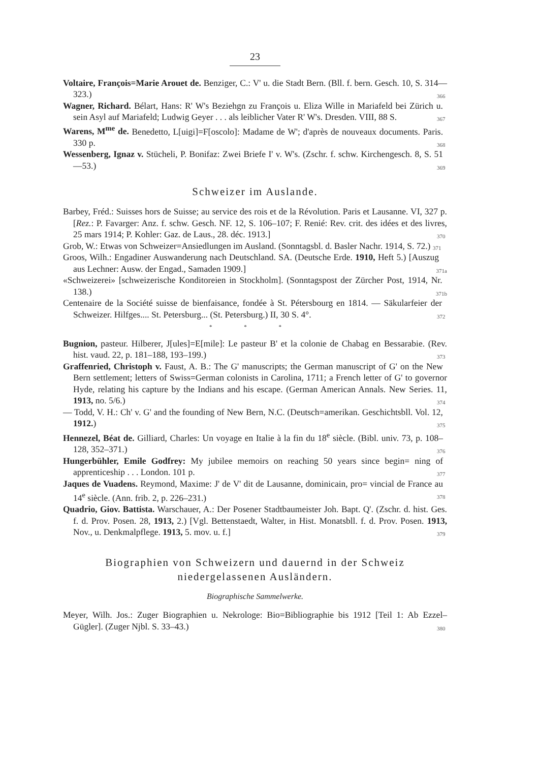23
Voltaire, François=Marie Arouet de. Benziger, C.: V' u. die Stadt Bern. (Bll. f. bern. Gesch. 10, S. 314—323.) 366
Wagner, Richard. Bélart, Hans: R' W's Beziehgn zu François u. Eliza Wille in Mariafeld bei Zürich u. sein Asyl auf Mariafeld; Ludwig Geyer . . . als leiblicher Vater R' W's. Dresden. VIII, 88 S. 367
Warens, M<sup>me</sup> de. Benedetto, L[uigi]=F[oscolo]: Madame de W'; d'après de nouveaux documents. Paris. 330 p. 368
Wessenberg, Ignaz v. Stücheli, P. Bonifaz: Zwei Briefe I' v. W's. (Zschr. f. schw. Kirchengesch. 8, S. 51—53.) 369
Schweizer im Auslande.
Barbey, Fréd.: Suisses hors de Suisse; au service des rois et de la Révolution. Paris et Lausanne. VI, 327 p. [Rez.: P. Favarger: Anz. f. schw. Gesch. NF. 12, S. 106–107; F. Renié: Rev. crit. des idées et des livres, 25 mars 1914; P. Kohler: Gaz. de Laus., 28. déc. 1913.] 370
Grob, W.: Etwas von Schweizer=Ansiedlungen im Ausland. (Sonntagsbl. d. Basler Nachr. 1914, S. 72.) 371
Groos, Wilh.: Engadiner Auswanderung nach Deutschland. SA. (Deutsche Erde. 1910, Heft 5.) [Auszug aus Lechner: Ausw. der Engad., Samaden 1909.] 371a
«Schweizerei» [schweizerische Konditoreien in Stockholm]. (Sonntagspost der Zürcher Post, 1914, Nr. 138.) 371b
Centenaire de la Société suisse de bienfaisance, fondée à St. Pétersbourg en 1814. — Säkularfeier der Schweizer. Hilfges.... St. Petersburg... (St. Petersburg.) II, 30 S. 4°. 372
* * *
Bugnion, pasteur. Hilberer, J[ules]=E[mile]: Le pasteur B' et la colonie de Chabag en Bessarabie. (Rev. hist. vaud. 22, p. 181–188, 193–199.) 373
Graffenried, Christoph v. Faust, A. B.: The G' manuscripts; the German manuscript of G' on the New Bern settlement; letters of Swiss=German colonists in Carolina, 1711; a French letter of G' to governor Hyde, relating his capture by the Indians and his escape. (German American Annals. New Series. 11, 1913, no. 5/6.) 374
— Todd, V. H.: Ch' v. G' and the founding of New Bern, N.C. (Deutsch=amerikan. Geschichtsbll. Vol. 12, 1912.) 375
Hennezel, Béat de. Gilliard, Charles: Un voyage en Italie à la fin du 18<sup>e</sup> siècle. (Bibl. univ. 73, p. 108–128, 352–371.) 376
Hungerbühler, Emile Godfrey: My jubilee memoirs on reaching 50 years since begin= ning of apprenticeship . . . London. 101 p. 377
Jaques de Vuadens. Reymond, Maxime: J' de V' dit de Lausanne, dominicain, pro= vincial de France au 14<sup>e</sup> siècle. (Ann. frib. 2, p. 226–231.) 378
Quadrio, Giov. Battista. Warschauer, A.: Der Posener Stadtbaumeister Joh. Bapt. Q'. (Zschr. d. hist. Ges. f. d. Prov. Posen. 28, 1913, 2.) [Vgl. Bettenstaedt, Walter, in Hist. Monatsbll. f. d. Prov. Posen. 1913, Nov., u. Denkmalpflege. 1913, 5. mov. u. f.] 379
Biographien von Schweizern und dauernd in der Schweiz
niedergelassenen Ausländern.
Biographische Sammelwerke.
Meyer, Wilh. Jos.: Zuger Biographien u. Nekrologe: Bio=Bibliographie bis 1912 [Teil 1: Ab Ezzel–Gügler]. (Zuger Njbl. S. 33–43.) 380